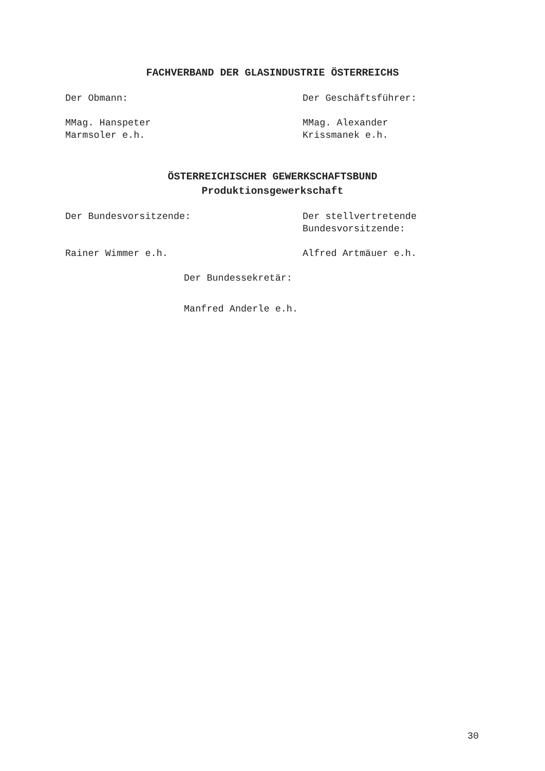FACHVERBAND DER GLASINDUSTRIE ÖSTERREICHS
Der Obmann: Der Geschäftsführer:
MMag. Hanspeter
Marmsoler e.h.
MMag. Alexander
Krissmanek e.h.
ÖSTERREICHISCHER GEWERKSCHAFTSBUND
Produktionsgewerkschaft
Der Bundesvorsitzende: Der stellvertretende
Bundesvorsitzende:
Rainer Wimmer e.h. Alfred Artmäuer e.h.
Der Bundessekretär:
Manfred Anderle e.h.
30